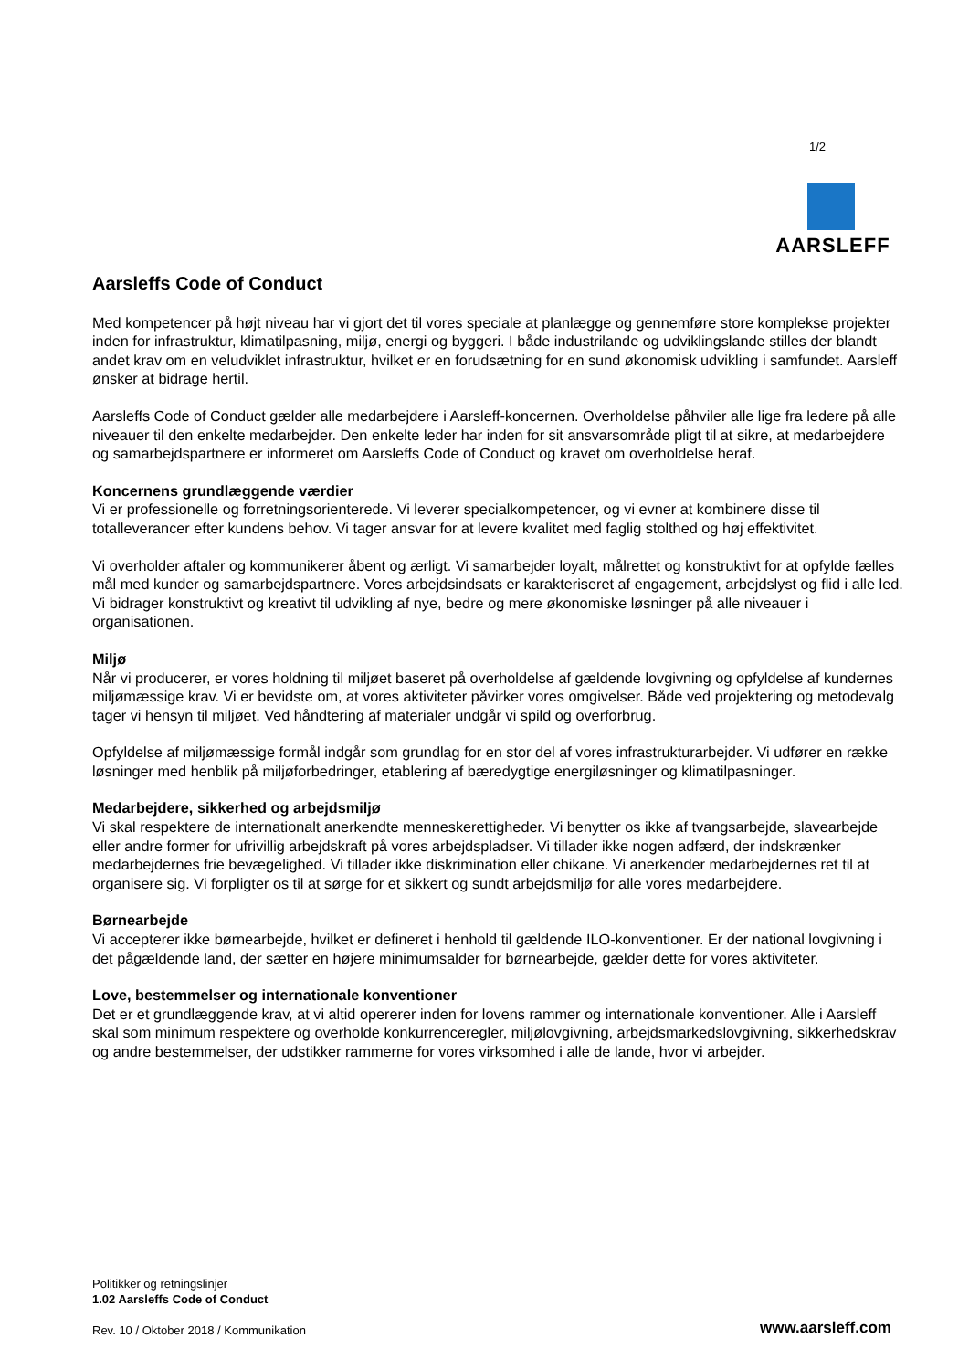1/2
AARSLEFF
Aarsleffs Code of Conduct
Med kompetencer på højt niveau har vi gjort det til vores speciale at planlægge og gennemføre store komplekse projekter inden for infrastruktur, klimatilpasning, miljø, energi og byggeri. I både industrilande og udviklingslande stilles der blandt andet krav om en veludviklet infrastruktur, hvilket er en forudsætning for en sund økonomisk udvikling i samfundet. Aarsleff ønsker at bidrage hertil.
Aarsleffs Code of Conduct gælder alle medarbejdere i Aarsleff-koncernen. Overholdelse påhviler alle lige fra ledere på alle niveauer til den enkelte medarbejder. Den enkelte leder har inden for sit ansvarsområde pligt til at sikre, at medarbejdere og samarbejdspartnere er informeret om Aarsleffs Code of Conduct og kravet om overholdelse heraf.
Koncernens grundlæggende værdier
Vi er professionelle og forretningsorienterede. Vi leverer specialkompetencer, og vi evner at kombinere disse til totalleverancer efter kundens behov. Vi tager ansvar for at levere kvalitet med faglig stolthed og høj effektivitet.
Vi overholder aftaler og kommunikerer åbent og ærligt. Vi samarbejder loyalt, målrettet og konstruktivt for at opfylde fælles mål med kunder og samarbejdspartnere. Vores arbejdsindsats er karakteriseret af engagement, arbejdslyst og flid i alle led. Vi bidrager konstruktivt og kreativt til udvikling af nye, bedre og mere økonomiske løsninger på alle niveauer i organisationen.
Miljø
Når vi producerer, er vores holdning til miljøet baseret på overholdelse af gældende lovgivning og opfyldelse af kundernes miljømæssige krav. Vi er bevidste om, at vores aktiviteter påvirker vores omgivelser. Både ved projektering og metodevalg tager vi hensyn til miljøet. Ved håndtering af materialer undgår vi spild og overforbrug.
Opfyldelse af miljømæssige formål indgår som grundlag for en stor del af vores infrastrukturarbejder. Vi udfører en række løsninger med henblik på miljøforbedringer, etablering af bæredygtige energiløsninger og klimatilpasninger.
Medarbejdere, sikkerhed og arbejdsmiljø
Vi skal respektere de internationalt anerkendte menneskerettigheder. Vi benytter os ikke af tvangsarbejde, slavearbejde eller andre former for ufrivillig arbejdskraft på vores arbejdspladser. Vi tillader ikke nogen adfærd, der indskrænker medarbejdernes frie bevægelighed. Vi tillader ikke diskrimination eller chikane. Vi anerkender medarbejdernes ret til at organisere sig. Vi forpligter os til at sørge for et sikkert og sundt arbejdsmiljø for alle vores medarbejdere.
Børnearbejde
Vi accepterer ikke børnearbejde, hvilket er defineret i henhold til gældende ILO-konventioner. Er der national lovgivning i det pågældende land, der sætter en højere minimumsalder for børnearbejde, gælder dette for vores aktiviteter.
Love, bestemmelser og internationale konventioner
Det er et grundlæggende krav, at vi altid opererer inden for lovens rammer og internationale konventioner. Alle i Aarsleff skal som minimum respektere og overholde konkurrenceregler, miljølovgivning, arbejdsmarkedslovgivning, sikkerhedskrav og andre bestemmelser, der udstikker rammerne for vores virksomhed i alle de lande, hvor vi arbejder.
Politikker og retningslinjer
1.02 Aarsleffs Code of Conduct
Rev. 10 / Oktober 2018 / Kommunikation
www.aarsleff.com